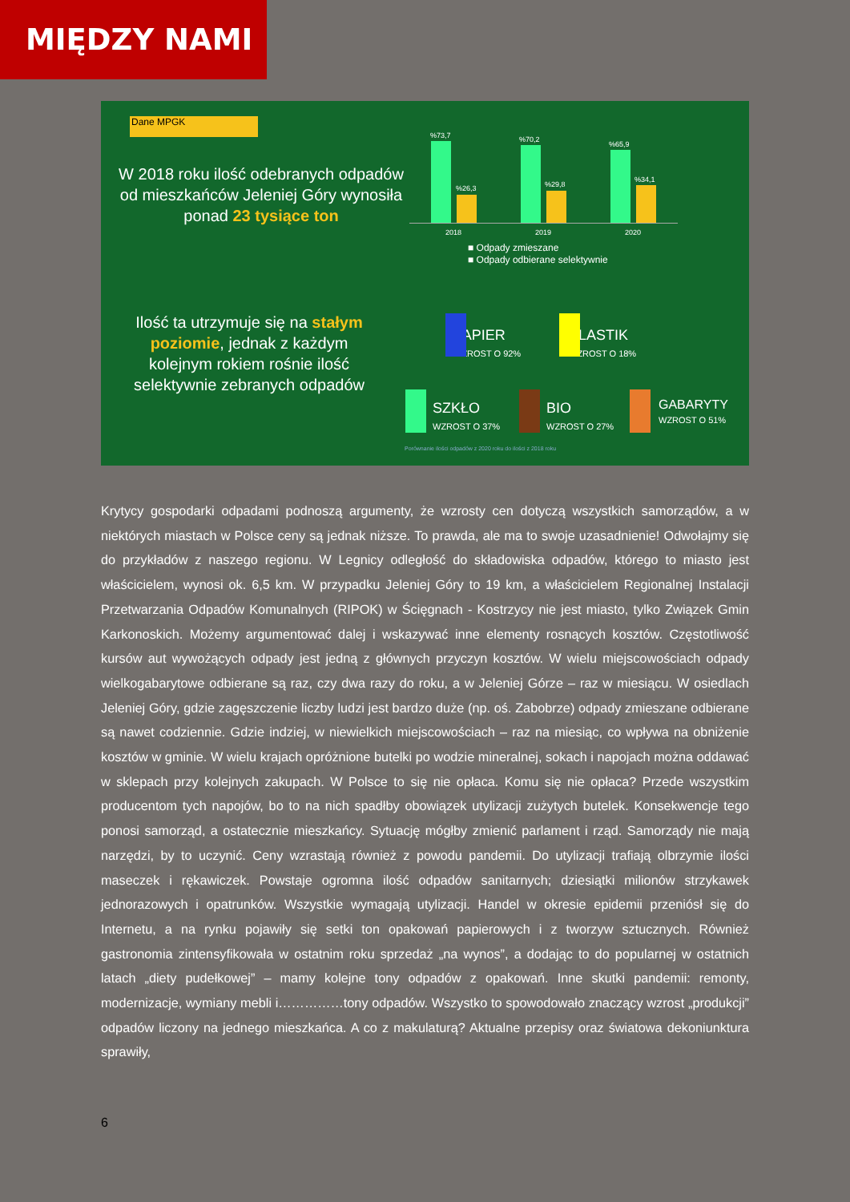MIĘDZY NAMI
Dane MPGK
W 2018 roku ilość odebranych odpadów od mieszkańców Jeleniej Góry wynosiła ponad 23 tysiące ton
%73,7%26,3
%70,2%29,8
%65,9%34,1
2018 2019 2020
■ Odpady zmieszane
■ Odpady odbierane selektywnie
Ilość ta utrzymuje się na stałym poziomie, jednak z każdym kolejnym rokiem rośnie ilość selektywnie zebranych odpadów
PAPIER
WZROST O 92%
PLASTIK
WZROST O 18%
SZKŁO
WZROST O 37%
BIO
WZROST O 27%
GABARYTY
WZROST O 51%
Porównanie ilości odpadów z 2020 roku do ilości z 2018 roku
Krytycy gospodarki odpadami podnoszą argumenty, że wzrosty cen dotyczą wszystkich samorządów, a w niektórych miastach w Polsce ceny są jednak niższe. To prawda, ale ma to swoje uzasadnienie! Odwołajmy się do przykładów z naszego regionu. W Legnicy odległość do składowiska odpadów, którego to miasto jest właścicielem, wynosi ok. 6,5 km. W przypadku Jeleniej Góry to 19 km, a właścicielem Regionalnej Instalacji Przetwarzania Odpadów Komunalnych (RIPOK) w Ścięgnach - Kostrzycy nie jest miasto, tylko Związek Gmin Karkonoskich. Możemy argumentować dalej i wskazywać inne elementy rosnących kosztów. Częstotliwość kursów aut wywożących odpady jest jedną z głównych przyczyn kosztów. W wielu miejscowościach odpady wielkogabarytowe odbierane są raz, czy dwa razy do roku, a w Jeleniej Górze – raz w miesiącu. W osiedlach Jeleniej Góry, gdzie zagęszczenie liczby ludzi jest bardzo duże (np. oś. Zabobrze) odpady zmieszane odbierane są nawet codziennie. Gdzie indziej, w niewielkich miejscowościach – raz na miesiąc, co wpływa na obniżenie kosztów w gminie. W wielu krajach opróżnione butelki po wodzie mineralnej, sokach i napojach można oddawać w sklepach przy kolejnych zakupach. W Polsce to się nie opłaca. Komu się nie opłaca? Przede wszystkim producentom tych napojów, bo to na nich spadłby obowiązek utylizacji zużytych butelek. Konsekwencje tego ponosi samorząd, a ostatecznie mieszkańcy. Sytuację mógłby zmienić parlament i rząd. Samorządy nie mają narzędzi, by to uczynić. Ceny wzrastają również z powodu pandemii. Do utylizacji trafiają olbrzymie ilości maseczek i rękawiczek. Powstaje ogromna ilość odpadów sanitarnych; dziesiątki milionów strzykawek jednorazowych i opatrunków. Wszystkie wymagają utylizacji. Handel w okresie epidemii przeniósł się do Internetu, a na rynku pojawiły się setki ton opakowań papierowych i z tworzyw sztucznych. Również gastronomia zintensyfikowała w ostatnim roku sprzedaż „na wynos”, a dodając to do popularnej w ostatnich latach „diety pudełkowej” – mamy kolejne tony odpadów z opakowań. Inne skutki pandemii: remonty, modernizacje, wymiany mebli i……………tony odpadów. Wszystko to spowodowało znaczący wzrost „produkcji” odpadów liczony na jednego mieszkańca. A co z makulaturą? Aktualne przepisy oraz światowa dekoniunktura sprawiły,
6